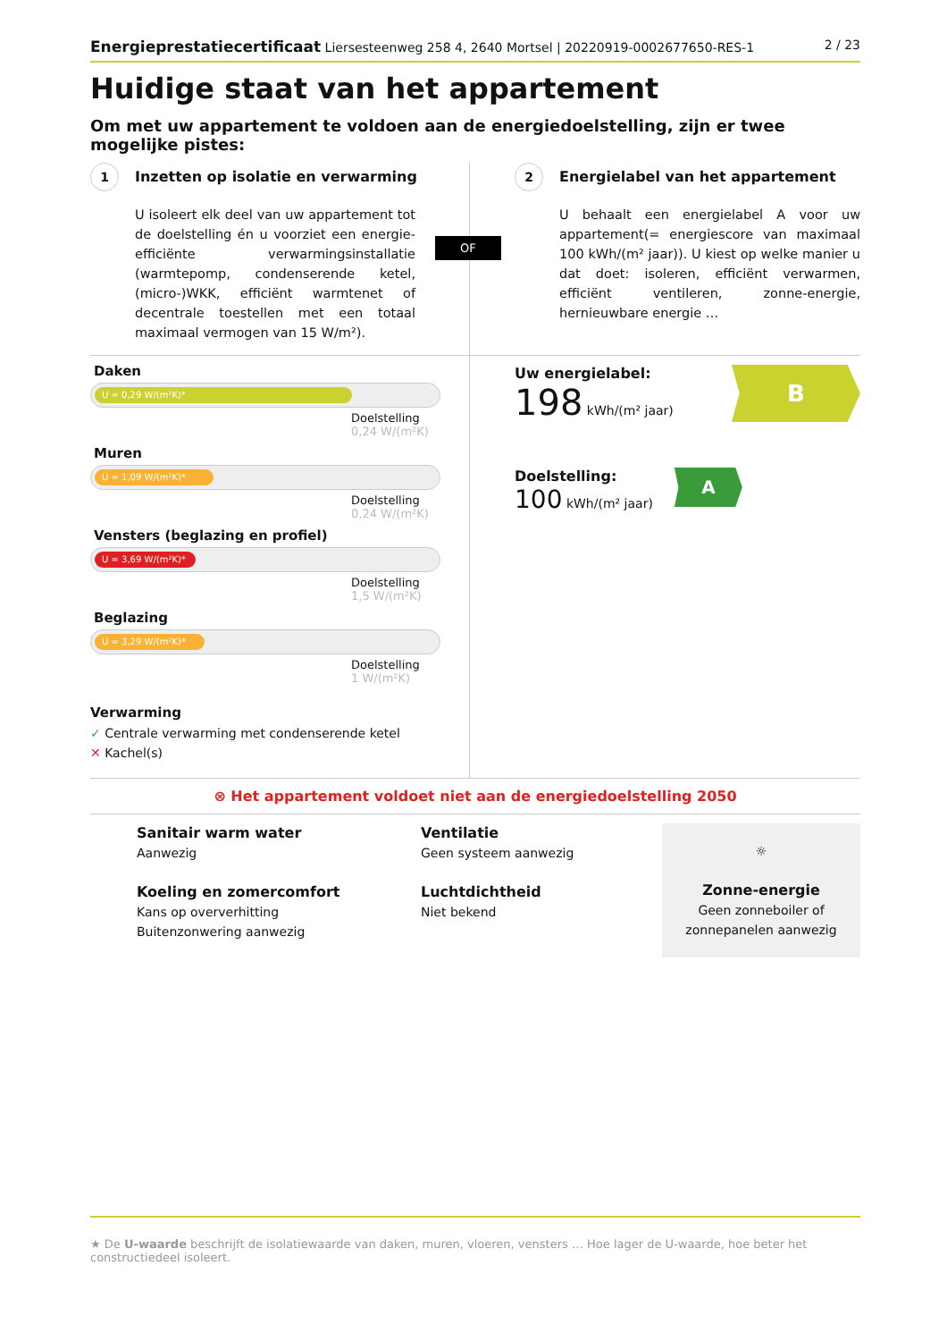Energieprestatiecertificaat Liersesteenweg 258 4, 2640 Mortsel | 20220919-0002677650-RES-1 2 / 23
Huidige staat van het appartement
Om met uw appartement te voldoen aan de energiedoelstelling, zijn er twee mogelijke pistes:
1 Inzetten op isolatie en verwarming
U isoleert elk deel van uw appartement tot de doelstelling én u voorziet een energie-efficiënte verwarmingsinstallatie (warmtepomp, condenserende ketel, (micro-)WKK, efficiënt warmtenet of decentrale toestellen met een totaal maximaal vermogen van 15 W/m²).
OF
2 Energielabel van het appartement
U behaalt een energielabel A voor uw appartement(= energiescore van maximaal 100 kWh/(m² jaar)). U kiest op welke manier u dat doet: isoleren, efficiënt verwarmen, efficiënt ventileren, zonne-energie, hernieuwbare energie …
Daken
U = 0,29 W/(m²K)*
Doelstelling
0,24 W/(m²K)
Muren
U = 1,09 W/(m²K)*
Doelstelling
0,24 W/(m²K)
Vensters (beglazing en profiel)
U = 3,69 W/(m²K)*
Doelstelling
1,5 W/(m²K)
Beglazing
U = 3,29 W/(m²K)*
Doelstelling
1 W/(m²K)
Verwarming
✓ Centrale verwarming met condenserende ketel
✕ Kachel(s)
Uw energielabel:
198 kWh/(m² jaar)
B
Doelstelling:
100 kWh/(m² jaar)
A
⊗ Het appartement voldoet niet aan de energiedoelstelling 2050
Sanitair warm water
Aanwezig
Koeling en zomercomfort
Kans op oververhitting
Buitenzonwering aanwezig
Ventilatie
Geen systeem aanwezig
Luchtdichtheid
Niet bekend
☼
Zonne-energie
Geen zonneboiler of
zonnepanelen aanwezig
★ De U-waarde beschrijft de isolatiewaarde van daken, muren, vloeren, vensters … Hoe lager de U-waarde, hoe beter het constructiedeel isoleert.